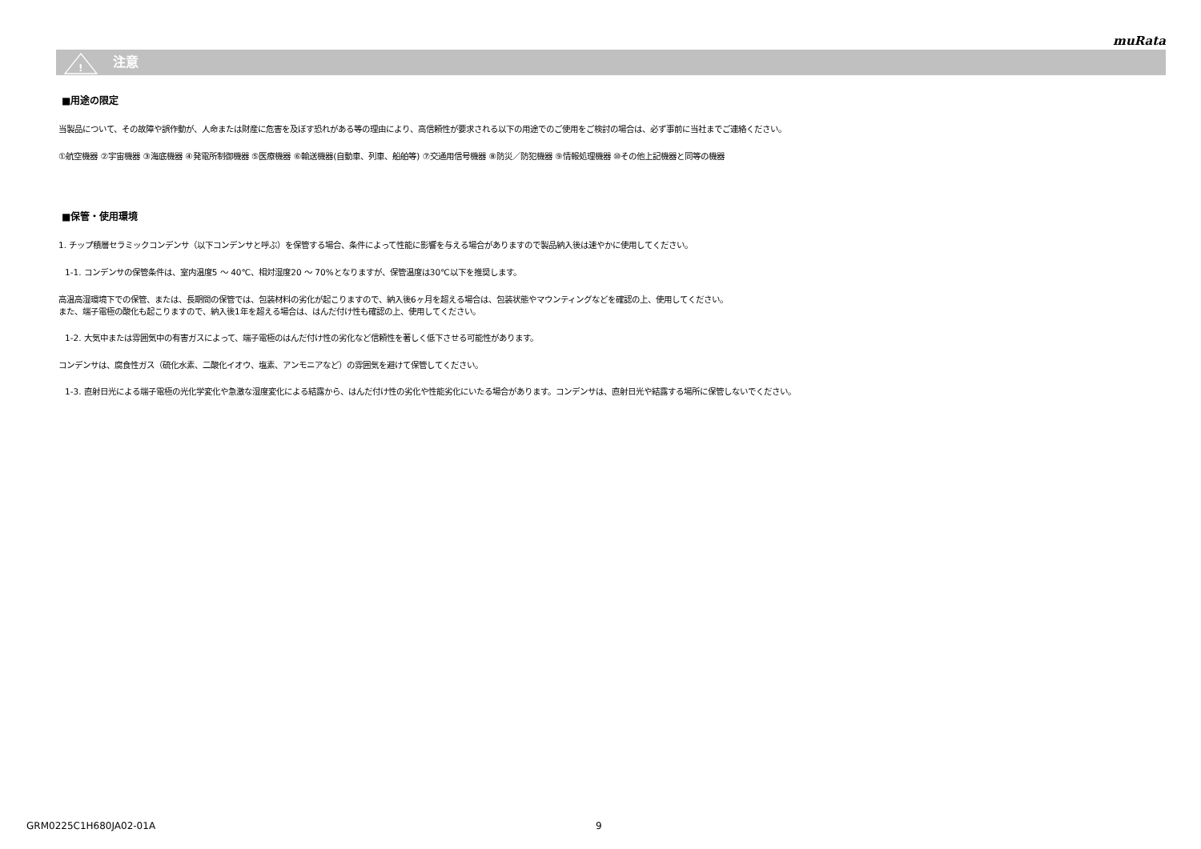muRata
!
注意
■用途の限定
当製品について、その故障や誤作動が、人命または財産に危害を及ぼす恐れがある等の理由により、高信頼性が要求される以下の用途でのご使用をご検討の場合は、必ず事前に当社までご連絡ください。
①航空機器 ②宇宙機器 ③海底機器 ④発電所制御機器 ⑤医療機器 ⑥輸送機器(自動車、列車、船舶等) ⑦交通用信号機器 ⑧防災／防犯機器 ⑨情報処理機器 ⑩その他上記機器と同等の機器
■保管・使用環境
1. チップ積層セラミックコンデンサ（以下コンデンサと呼ぶ）を保管する場合、条件によって性能に影響を与える場合がありますので製品納入後は速やかに使用してください。
1-1. コンデンサの保管条件は、室内温度5 ～ 40℃、相対湿度20 ～ 70%となりますが、保管温度は30℃以下を推奨します。
高温高湿環境下での保管、または、長期間の保管では、包装材料の劣化が起こりますので、納入後6ヶ月を超える場合は、包装状態やマウンティングなどを確認の上、使用してください。
また、端子電極の酸化も起こりますので、納入後1年を超える場合は、はんだ付け性も確認の上、使用してください。
1-2. 大気中または雰囲気中の有害ガスによって、端子電極のはんだ付け性の劣化など信頼性を著しく低下させる可能性があります。
コンデンサは、腐食性ガス（硫化水素、二酸化イオウ、塩素、アンモニアなど）の雰囲気を避けて保管してください。
1-3. 直射日光による端子電極の光化学変化や急激な湿度変化による結露から、はんだ付け性の劣化や性能劣化にいたる場合があります。コンデンサは、直射日光や結露する場所に保管しないでください。
GRM0225C1H680JA02-01A 9